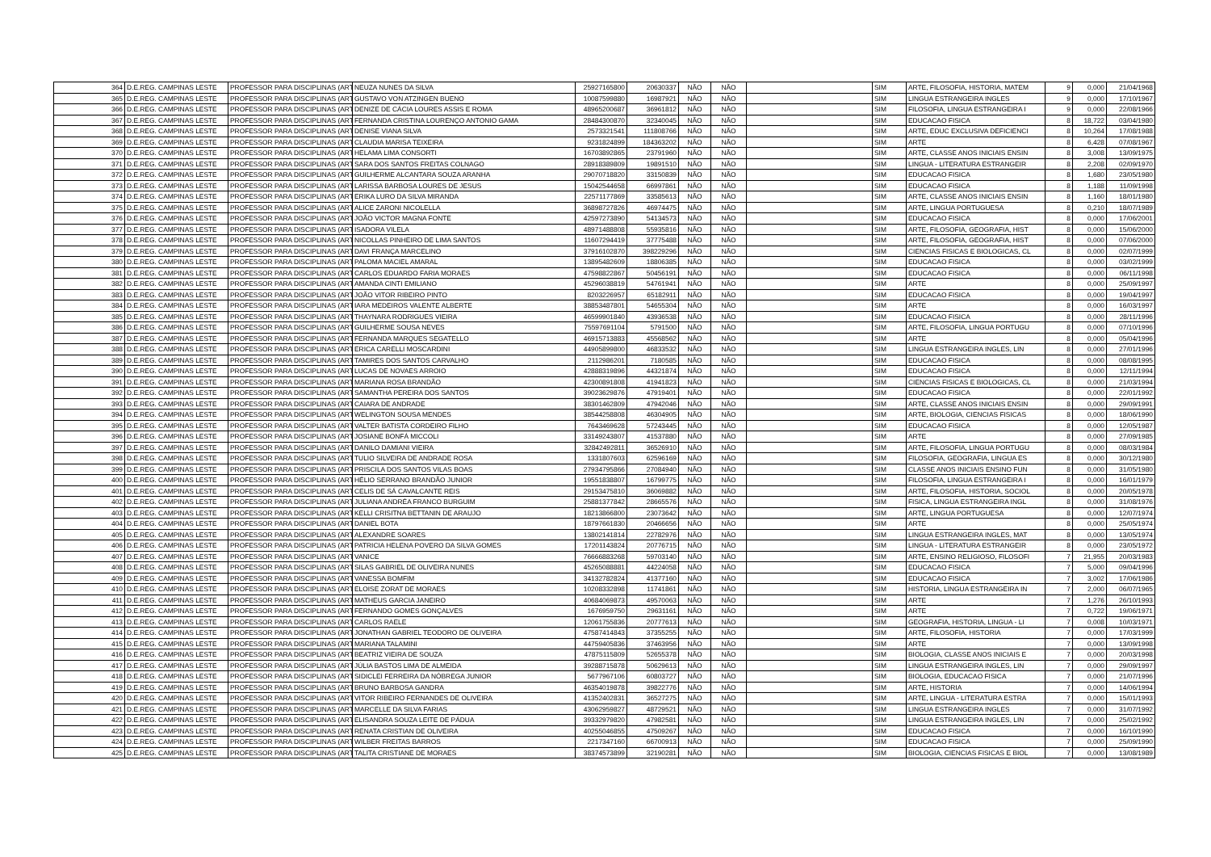| 364 | D.E.REG. CAMPINAS LESTE | PROFESSOR PARA DISCIPLINAS (ART | NEUZA NUNES DA SILVA | 25927165800 | 20630337 | NÃO | NÃO | | SIM | ARTE, FILOSOFIA, HISTORIA, MATEM | 9 | 0,000 | 21/04/1968 |
| 365 | D.E.REG. CAMPINAS LESTE | PROFESSOR PARA DISCIPLINAS (ART | GUSTAVO VON ATZINGEN BUENO | 10087599880 | 16987921 | NÃO | NÃO | | SIM | LINGUA ESTRANGEIRA INGLES | 9 | 0,000 | 17/10/1967 |
| 366 | D.E.REG. CAMPINAS LESTE | PROFESSOR PARA DISCIPLINAS (ART | DENIZE DE CÁCIA LOURES ASSIS E ROMA | 48965200687 | 36961812 | NÃO | NÃO | | SIM | FILOSOFIA, LINGUA ESTRANGEIRA I | 9 | 0,000 | 22/08/1966 |
| 367 | D.E.REG. CAMPINAS LESTE | PROFESSOR PARA DISCIPLINAS (ART | FERNANDA CRISTINA LOURENÇO ANTONIO GAMA | 28484300870 | 32340045 | NÃO | NÃO | | SIM | EDUCACAO FISICA | 8 | 18,722 | 03/04/1980 |
| 368 | D.E.REG. CAMPINAS LESTE | PROFESSOR PARA DISCIPLINAS (ART | DENISE VIANA SILVA | 2573321541 | 111808766 | NÃO | NÃO | | SIM | ARTE, EDUC EXCLUSIVA DEFICIENCI | 8 | 10,264 | 17/08/1988 |
| 369 | D.E.REG. CAMPINAS LESTE | PROFESSOR PARA DISCIPLINAS (ART | CLAUDIA MARISA TEIXEIRA | 9231824899 | 184363202 | NÃO | NÃO | | SIM | ARTE | 8 | 6,428 | 07/08/1967 |
| 370 | D.E.REG. CAMPINAS LESTE | PROFESSOR PARA DISCIPLINAS (ART | HELAMA LIMA CONSORTI | 16703892865 | 23791960 | NÃO | NÃO | | SIM | ARTE, CLASSE ANOS INICIAIS ENSIN | 8 | 3,008 | 13/09/1975 |
| 371 | D.E.REG. CAMPINAS LESTE | PROFESSOR PARA DISCIPLINAS (ART | SARA DOS SANTOS FREITAS COLNAGO | 28918389809 | 19891510 | NÃO | NÃO | | SIM | LINGUA - LITERATURA ESTRANGEIR | 8 | 2,208 | 02/09/1970 |
| 372 | D.E.REG. CAMPINAS LESTE | PROFESSOR PARA DISCIPLINAS (ART | GUILHERME ALCANTARA SOUZA ARANHA | 29070718820 | 33150839 | NÃO | NÃO | | SIM | EDUCACAO FISICA | 8 | 1,680 | 23/05/1980 |
| 373 | D.E.REG. CAMPINAS LESTE | PROFESSOR PARA DISCIPLINAS (ART | LARISSA BARBOSA LOURES DE JESUS | 15042544658 | 66997861 | NÃO | NÃO | | SIM | EDUCACAO FISICA | 8 | 1,188 | 11/09/1998 |
| 374 | D.E.REG. CAMPINAS LESTE | PROFESSOR PARA DISCIPLINAS (ART | ERIKA LURO DA SILVA MIRANDA | 22571177869 | 33585613 | NÃO | NÃO | | SIM | ARTE, CLASSE ANOS INICIAIS ENSIN | 8 | 1,160 | 18/01/1980 |
| 375 | D.E.REG. CAMPINAS LESTE | PROFESSOR PARA DISCIPLINAS (ART | ALICE ZARONI NICOLELLA | 36898727826 | 46974475 | NÃO | NÃO | | SIM | ARTE, LINGUA PORTUGUESA | 8 | 0,210 | 18/07/1989 |
| 376 | D.E.REG. CAMPINAS LESTE | PROFESSOR PARA DISCIPLINAS (ART | JOÃO VICTOR MAGNA FONTE | 42597273890 | 54134573 | NÃO | NÃO | | SIM | EDUCACAO FISICA | 8 | 0,000 | 17/06/2001 |
| 377 | D.E.REG. CAMPINAS LESTE | PROFESSOR PARA DISCIPLINAS (ART | ISADORA VILELA | 48971488808 | 55935816 | NÃO | NÃO | | SIM | ARTE, FILOSOFIA, GEOGRAFIA, HIST | 8 | 0,000 | 15/06/2000 |
| 378 | D.E.REG. CAMPINAS LESTE | PROFESSOR PARA DISCIPLINAS (ART | NICOLLAS PINHEIRO DE LIMA SANTOS | 11607294419 | 37775488 | NÃO | NÃO | | SIM | ARTE, FILOSOFIA, GEOGRAFIA, HIST | 8 | 0,000 | 07/06/2000 |
| 379 | D.E.REG. CAMPINAS LESTE | PROFESSOR PARA DISCIPLINAS (ART | DAVI FRANÇA MARCELINO | 37916102870 | 398229296 | NÃO | NÃO | | SIM | CIENCIAS FISICAS E BIOLOGICAS, CL | 8 | 0,000 | 02/07/1999 |
| 380 | D.E.REG. CAMPINAS LESTE | PROFESSOR PARA DISCIPLINAS (ART | PALOMA MACIEL AMARAL | 13895482609 | 18806385 | NÃO | NÃO | | SIM | EDUCACAO FISICA | 8 | 0,000 | 03/02/1999 |
| 381 | D.E.REG. CAMPINAS LESTE | PROFESSOR PARA DISCIPLINAS (ART | CARLOS EDUARDO FARIA MORAES | 47598822867 | 50456191 | NÃO | NÃO | | SIM | EDUCACAO FISICA | 8 | 0,000 | 06/11/1998 |
| 382 | D.E.REG. CAMPINAS LESTE | PROFESSOR PARA DISCIPLINAS (ART | AMANDA CINTI EMILIANO | 45296038819 | 54761941 | NÃO | NÃO | | SIM | ARTE | 8 | 0,000 | 25/09/1997 |
| 383 | D.E.REG. CAMPINAS LESTE | PROFESSOR PARA DISCIPLINAS (ART | JOÃO VITOR RIBEIRO PINTO | 8203226957 | 65182911 | NÃO | NÃO | | SIM | EDUCACAO FISICA | 8 | 0,000 | 19/04/1997 |
| 384 | D.E.REG. CAMPINAS LESTE | PROFESSOR PARA DISCIPLINAS (ART | IARA MEDEIROS VALENTE ALBERTE | 38853487801 | 54655304 | NÃO | NÃO | | SIM | ARTE | 8 | 0,000 | 16/03/1997 |
| 385 | D.E.REG. CAMPINAS LESTE | PROFESSOR PARA DISCIPLINAS (ART | THAYNARA RODRIGUES VIEIRA | 46599901840 | 43936538 | NÃO | NÃO | | SIM | EDUCACAO FISICA | 8 | 0,000 | 28/11/1996 |
| 386 | D.E.REG. CAMPINAS LESTE | PROFESSOR PARA DISCIPLINAS (ART | GUILHERME SOUSA NEVES | 75597691104 | 5791500 | NÃO | NÃO | | SIM | ARTE, FILOSOFIA, LINGUA PORTUGU | 8 | 0,000 | 07/10/1996 |
| 387 | D.E.REG. CAMPINAS LESTE | PROFESSOR PARA DISCIPLINAS (ART | FERNANDA MARQUES SEGATELLO | 46915713883 | 45568562 | NÃO | NÃO | | SIM | ARTE | 8 | 0,000 | 05/04/1996 |
| 388 | D.E.REG. CAMPINAS LESTE | PROFESSOR PARA DISCIPLINAS (ART | ERICA CARELLI MOSCARDINI | 44905899800 | 46833532 | NÃO | NÃO | | SIM | LINGUA ESTRANGEIRA INGLES, LIN | 8 | 0,000 | 27/01/1996 |
| 389 | D.E.REG. CAMPINAS LESTE | PROFESSOR PARA DISCIPLINAS (ART | TAMIRES DOS SANTOS CARVALHO | 2112986201 | 7180585 | NÃO | NÃO | | SIM | EDUCACAO FISICA | 8 | 0,000 | 08/08/1995 |
| 390 | D.E.REG. CAMPINAS LESTE | PROFESSOR PARA DISCIPLINAS (ART | LUCAS DE NOVAES ARROIO | 42888319896 | 44321874 | NÃO | NÃO | | SIM | EDUCACAO FISICA | 8 | 0,000 | 12/11/1994 |
| 391 | D.E.REG. CAMPINAS LESTE | PROFESSOR PARA DISCIPLINAS (ART | MARIANA ROSA BRANDÃO | 42300891808 | 41941823 | NÃO | NÃO | | SIM | CIENCIAS FISICAS E BIOLOGICAS, CL | 8 | 0,000 | 21/03/1994 |
| 392 | D.E.REG. CAMPINAS LESTE | PROFESSOR PARA DISCIPLINAS (ART | SAMANTHA PEREIRA DOS SANTOS | 39023629876 | 47919401 | NÃO | NÃO | | SIM | EDUCACAO FISICA | 8 | 0,000 | 22/01/1992 |
| 393 | D.E.REG. CAMPINAS LESTE | PROFESSOR PARA DISCIPLINAS (ART | CAIARA DE ANDRADE | 38301462809 | 47942046 | NÃO | NÃO | | SIM | ARTE, CLASSE ANOS INICIAIS ENSIN | 8 | 0,000 | 29/09/1991 |
| 394 | D.E.REG. CAMPINAS LESTE | PROFESSOR PARA DISCIPLINAS (ART | WELINGTON SOUSA MENDES | 38544258808 | 46304905 | NÃO | NÃO | | SIM | ARTE, BIOLOGIA, CIENCIAS FISICAS | 8 | 0,000 | 18/06/1990 |
| 395 | D.E.REG. CAMPINAS LESTE | PROFESSOR PARA DISCIPLINAS (ART | VALTER BATISTA CORDEIRO FILHO | 7643469628 | 57243445 | NÃO | NÃO | | SIM | EDUCACAO FISICA | 8 | 0,000 | 12/05/1987 |
| 396 | D.E.REG. CAMPINAS LESTE | PROFESSOR PARA DISCIPLINAS (ART | JOSIANE BONFÁ MICCOLI | 33149243807 | 41537880 | NÃO | NÃO | | SIM | ARTE | 8 | 0,000 | 27/09/1985 |
| 397 | D.E.REG. CAMPINAS LESTE | PROFESSOR PARA DISCIPLINAS (ART | DANILO DAMIANI VIEIRA | 32842492811 | 36526910 | NÃO | NÃO | | SIM | ARTE, FILOSOFIA, LINGUA PORTUGU | 8 | 0,000 | 08/03/1984 |
| 398 | D.E.REG. CAMPINAS LESTE | PROFESSOR PARA DISCIPLINAS (ART | TULIO SILVEIRA DE ANDRADE ROSA | 1331807603 | 62596169 | NÃO | NÃO | | SIM | FILOSOFIA, GEOGRAFIA, LINGUA ES | 8 | 0,000 | 30/12/1980 |
| 399 | D.E.REG. CAMPINAS LESTE | PROFESSOR PARA DISCIPLINAS (ART | PRISCILA DOS SANTOS VILAS BOAS | 27934795866 | 27084940 | NÃO | NÃO | | SIM | CLASSE ANOS INICIAIS ENSINO FUN | 8 | 0,000 | 31/05/1980 |
| 400 | D.E.REG. CAMPINAS LESTE | PROFESSOR PARA DISCIPLINAS (ART | HÉLIO SERRANO BRANDÃO JUNIOR | 19551838807 | 16799775 | NÃO | NÃO | | SIM | FILOSOFIA, LINGUA ESTRANGEIRA I | 8 | 0,000 | 16/01/1979 |
| 401 | D.E.REG. CAMPINAS LESTE | PROFESSOR PARA DISCIPLINAS (ART | CELIS DE SÁ CAVALCANTE REIS | 29153475810 | 36069882 | NÃO | NÃO | | SIM | ARTE, FILOSOFIA, HISTORIA, SOCIOL | 8 | 0,000 | 20/05/1978 |
| 402 | D.E.REG. CAMPINAS LESTE | PROFESSOR PARA DISCIPLINAS (ART | JULIANA ANDRÉA FRANCO BURGUIM | 25881377842 | 28665576 | NÃO | NÃO | | SIM | FISICA, LINGUA ESTRANGEIRA INGL | 8 | 0,000 | 31/08/1976 |
| 403 | D.E.REG. CAMPINAS LESTE | PROFESSOR PARA DISCIPLINAS (ART | KELLI CRISITNA BETTANIN DE ARAUJO | 18213866800 | 23073642 | NÃO | NÃO | | SIM | ARTE, LINGUA PORTUGUESA | 8 | 0,000 | 12/07/1974 |
| 404 | D.E.REG. CAMPINAS LESTE | PROFESSOR PARA DISCIPLINAS (ART | DANIEL BOTA | 18797661830 | 20466656 | NÃO | NÃO | | SIM | ARTE | 8 | 0,000 | 25/05/1974 |
| 405 | D.E.REG. CAMPINAS LESTE | PROFESSOR PARA DISCIPLINAS (ART | ALEXANDRE SOARES | 13802141814 | 22782976 | NÃO | NÃO | | SIM | LINGUA ESTRANGEIRA INGLES, MAT | 8 | 0,000 | 13/05/1974 |
| 406 | D.E.REG. CAMPINAS LESTE | PROFESSOR PARA DISCIPLINAS (ART | PATRICIA HELENA POVERO DA SILVA GOMES | 17201143824 | 20776715 | NÃO | NÃO | | SIM | LINGUA - LITERATURA ESTRANGEIR | 8 | 0,000 | 23/05/1972 |
| 407 | D.E.REG. CAMPINAS LESTE | PROFESSOR PARA DISCIPLINAS (ART | VANICE | 76666883268 | 59703140 | NÃO | NÃO | | SIM | ARTE, ENSINO RELIGIOSO, FILOSOFI | 7 | 21,955 | 20/03/1983 |
| 408 | D.E.REG. CAMPINAS LESTE | PROFESSOR PARA DISCIPLINAS (ART | SILAS GABRIEL DE OLIVEIRA NUNES | 45265088881 | 44224058 | NÃO | NÃO | | SIM | EDUCACAO FISICA | 7 | 5,000 | 09/04/1996 |
| 409 | D.E.REG. CAMPINAS LESTE | PROFESSOR PARA DISCIPLINAS (ART | VANESSA BOMFIM | 34132782824 | 41377160 | NÃO | NÃO | | SIM | EDUCACAO FISICA | 7 | 3,002 | 17/06/1986 |
| 410 | D.E.REG. CAMPINAS LESTE | PROFESSOR PARA DISCIPLINAS (ART | ELOISE ZORAT DE MORAES | 10208332898 | 11741861 | NÃO | NÃO | | SIM | HISTORIA, LINGUA ESTRANGEIRA IN | 7 | 2,000 | 06/07/1965 |
| 411 | D.E.REG. CAMPINAS LESTE | PROFESSOR PARA DISCIPLINAS (ART | MATHEUS GARCIA JANEIRO | 40684069873 | 49570063 | NÃO | NÃO | | SIM | ARTE | 7 | 1,276 | 26/10/1993 |
| 412 | D.E.REG. CAMPINAS LESTE | PROFESSOR PARA DISCIPLINAS (ART | FERNANDO GOMES GONÇALVES | 1676959750 | 29631161 | NÃO | NÃO | | SIM | ARTE | 7 | 0,722 | 19/06/1971 |
| 413 | D.E.REG. CAMPINAS LESTE | PROFESSOR PARA DISCIPLINAS (ART | CARLOS RAELE | 12061755836 | 20777613 | NÃO | NÃO | | SIM | GEOGRAFIA, HISTORIA, LINGUA - LI | 7 | 0,008 | 10/03/1971 |
| 414 | D.E.REG. CAMPINAS LESTE | PROFESSOR PARA DISCIPLINAS (ART | JONATHAN GABRIEL TEODORO DE OLIVEIRA | 47587414843 | 37355255 | NÃO | NÃO | | SIM | ARTE, FILOSOFIA, HISTORIA | 7 | 0,000 | 17/03/1999 |
| 415 | D.E.REG. CAMPINAS LESTE | PROFESSOR PARA DISCIPLINAS (ART | MARIANA TALAMINI | 44759405836 | 37463956 | NÃO | NÃO | | SIM | ARTE | 7 | 0,000 | 13/09/1998 |
| 416 | D.E.REG. CAMPINAS LESTE | PROFESSOR PARA DISCIPLINAS (ART | BEATRIZ VIEIRA DE SOUZA | 47875115809 | 52655378 | NÃO | NÃO | | SIM | BIOLOGIA, CLASSE ANOS INICIAIS E | 7 | 0,000 | 20/03/1998 |
| 417 | D.E.REG. CAMPINAS LESTE | PROFESSOR PARA DISCIPLINAS (ART | JÚLIA BASTOS LIMA DE ALMEIDA | 39288715878 | 50629613 | NÃO | NÃO | | SIM | LINGUA ESTRANGEIRA INGLES, LIN | 7 | 0,000 | 29/09/1997 |
| 418 | D.E.REG. CAMPINAS LESTE | PROFESSOR PARA DISCIPLINAS (ART | SIDICLEI FERREIRA DA NÓBREGA JUNIOR | 5677967106 | 60803727 | NÃO | NÃO | | SIM | BIOLOGIA, EDUCACAO FISICA | 7 | 0,000 | 21/07/1996 |
| 419 | D.E.REG. CAMPINAS LESTE | PROFESSOR PARA DISCIPLINAS (ART | BRUNO BARBOSA GANDRA | 46354019878 | 39822776 | NÃO | NÃO | | SIM | ARTE, HISTORIA | 7 | 0,000 | 14/06/1994 |
| 420 | D.E.REG. CAMPINAS LESTE | PROFESSOR PARA DISCIPLINAS (ART | VITOR RIBEIRO FERNANDES DE OLIVEIRA | 41352402831 | 36527275 | NÃO | NÃO | | SIM | ARTE, LINGUA - LITERATURA ESTRA | 7 | 0,000 | 15/01/1993 |
| 421 | D.E.REG. CAMPINAS LESTE | PROFESSOR PARA DISCIPLINAS (ART | MARCELLE DA SILVA FARIAS | 43062959827 | 48729521 | NÃO | NÃO | | SIM | LINGUA ESTRANGEIRA INGLES | 7 | 0,000 | 31/07/1992 |
| 422 | D.E.REG. CAMPINAS LESTE | PROFESSOR PARA DISCIPLINAS (ART | ELISANDRA SOUZA LEITE DE PÁDUA | 39332979820 | 47982581 | NÃO | NÃO | | SIM | LINGUA ESTRANGEIRA INGLES, LIN | 7 | 0,000 | 25/02/1992 |
| 423 | D.E.REG. CAMPINAS LESTE | PROFESSOR PARA DISCIPLINAS (ART | RENATA CRISTIAN DE OLIVEIRA | 40255046855 | 47509267 | NÃO | NÃO | | SIM | EDUCACAO FISICA | 7 | 0,000 | 16/10/1990 |
| 424 | D.E.REG. CAMPINAS LESTE | PROFESSOR PARA DISCIPLINAS (ART | WILBER FREITAS BARROS | 2217347160 | 66700913 | NÃO | NÃO | | SIM | EDUCACAO FISICA | 7 | 0,000 | 25/09/1990 |
| 425 | D.E.REG. CAMPINAS LESTE | PROFESSOR PARA DISCIPLINAS (ART | TALITA CRISTIANE DE MORAES | 38374573899 | 32190281 | NÃO | NÃO | | SIM | BIOLOGIA, CIENCIAS FISICAS E BIOL | 7 | 0,000 | 13/08/1989 |